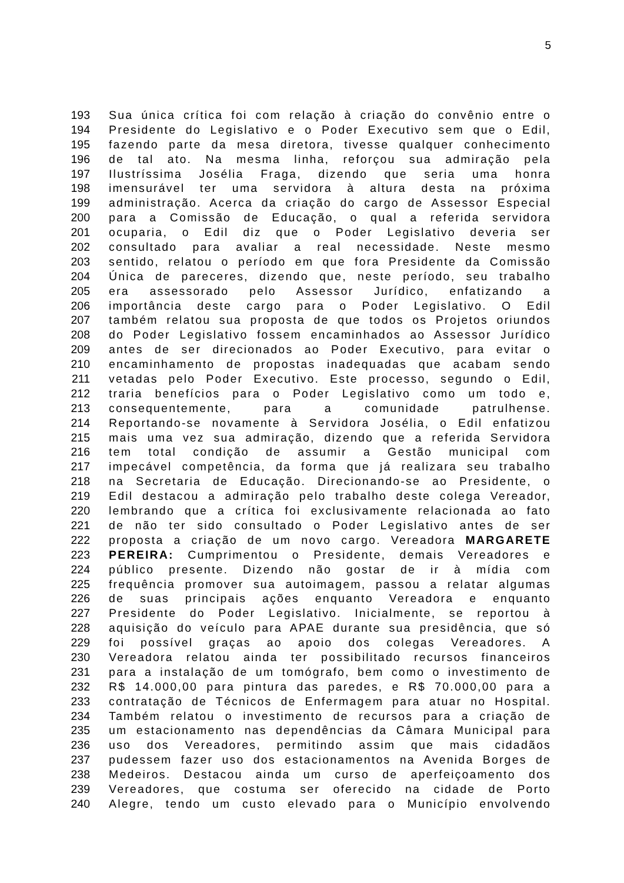5
193 Sua única crítica foi com relação à criação do convênio entre o
194 Presidente do Legislativo e o Poder Executivo sem que o Edil,
195 fazendo parte da mesa diretora, tivesse qualquer conhecimento
196 de tal ato. Na mesma linha, reforçou sua admiração pela
197 Ilustríssima Josélia Fraga, dizendo que seria uma honra
198 imensurável ter uma servidora à altura desta na próxima
199 administração. Acerca da criação do cargo de Assessor Especial
200 para a Comissão de Educação, o qual a referida servidora
201 ocuparia, o Edil diz que o Poder Legislativo deveria ser
202 consultado para avaliar a real necessidade. Neste mesmo
203 sentido, relatou o período em que fora Presidente da Comissão
204 Única de pareceres, dizendo que, neste período, seu trabalho
205 era assessorado pelo Assessor Jurídico, enfatizando a
206 importância deste cargo para o Poder Legislativo. O Edil
207 também relatou sua proposta de que todos os Projetos oriundos
208 do Poder Legislativo fossem encaminhados ao Assessor Jurídico
209 antes de ser direcionados ao Poder Executivo, para evitar o
210 encaminhamento de propostas inadequadas que acabam sendo
211 vetadas pelo Poder Executivo. Este processo, segundo o Edil,
212 traria benefícios para o Poder Legislativo como um todo e,
213 consequentemente, para a comunidade patrulhense.
214 Reportando-se novamente à Servidora Josélia, o Edil enfatizou
215 mais uma vez sua admiração, dizendo que a referida Servidora
216 tem total condição de assumir a Gestão municipal com
217 impecável competência, da forma que já realizara seu trabalho
218 na Secretaria de Educação. Direcionando-se ao Presidente, o
219 Edil destacou a admiração pelo trabalho deste colega Vereador,
220 lembrando que a crítica foi exclusivamente relacionada ao fato
221 de não ter sido consultado o Poder Legislativo antes de ser
222 proposta a criação de um novo cargo. Vereadora MARGARETE
223 PEREIRA: Cumprimentou o Presidente, demais Vereadores e
224 público presente. Dizendo não gostar de ir à mídia com
225 frequência promover sua autoimagem, passou a relatar algumas
226 de suas principais ações enquanto Vereadora e enquanto
227 Presidente do Poder Legislativo. Inicialmente, se reportou à
228 aquisição do veículo para APAE durante sua presidência, que só
229 foi possível graças ao apoio dos colegas Vereadores. A
230 Vereadora relatou ainda ter possibilitado recursos financeiros
231 para a instalação de um tomógrafo, bem como o investimento de
232 R$ 14.000,00 para pintura das paredes, e R$ 70.000,00 para a
233 contratação de Técnicos de Enfermagem para atuar no Hospital.
234 Também relatou o investimento de recursos para a criação de
235 um estacionamento nas dependências da Câmara Municipal para
236 uso dos Vereadores, permitindo assim que mais cidadãos
237 pudessem fazer uso dos estacionamentos na Avenida Borges de
238 Medeiros. Destacou ainda um curso de aperfeiçoamento dos
239 Vereadores, que costuma ser oferecido na cidade de Porto
240 Alegre, tendo um custo elevado para o Município envolvendo